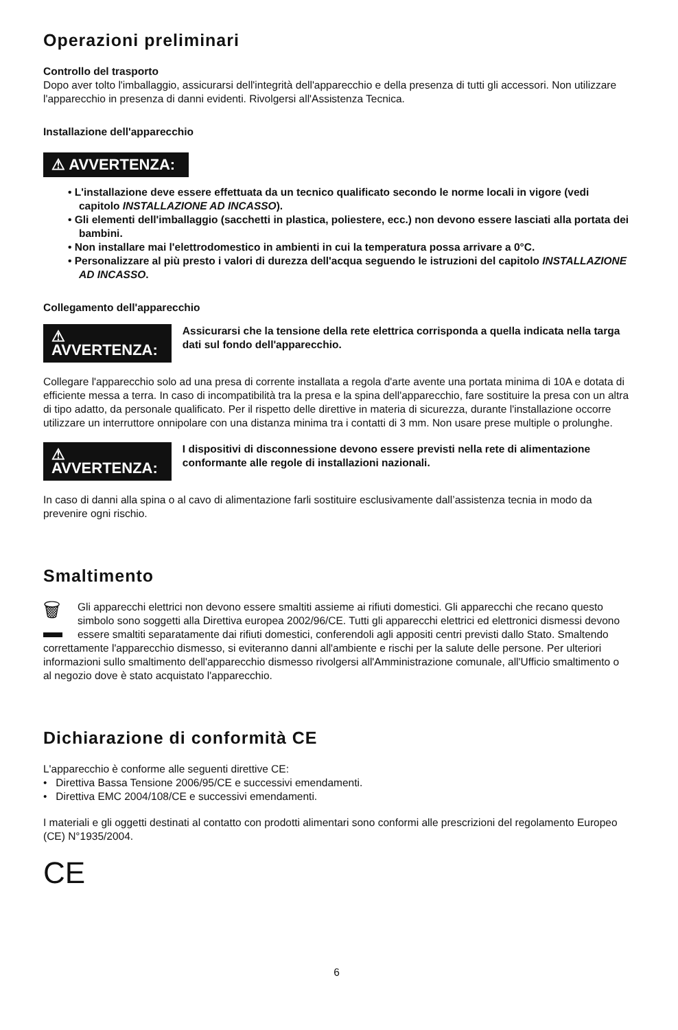Operazioni preliminari
Controllo del trasporto
Dopo aver tolto l'imballaggio, assicurarsi dell'integrità dell'apparecchio e della presenza di tutti gli accessori. Non utilizzare l'apparecchio in presenza di danni evidenti. Rivolgersi all'Assistenza Tecnica.
Installazione dell'apparecchio
⚠ AVVERTENZA:
• L'installazione deve essere effettuata da un tecnico qualificato secondo le norme locali in vigore (vedi capitolo INSTALLAZIONE AD INCASSO).
• Gli elementi dell'imballaggio (sacchetti in plastica, poliestere, ecc.) non devono essere lasciati alla portata dei bambini.
• Non installare mai l'elettrodomestico in ambienti in cui la temperatura possa arrivare a 0°C.
• Personalizzare al più presto i valori di durezza dell'acqua seguendo le istruzioni del capitolo INSTALLAZIONE AD INCASSO.
Collegamento dell'apparecchio
⚠ AVVERTENZA:
Assicurarsi che la tensione della rete elettrica corrisponda a quella indicata nella targa dati sul fondo dell'apparecchio.
Collegare l'apparecchio solo ad una presa di corrente installata a regola d'arte avente una portata minima di 10A e dotata di efficiente messa a terra. In caso di incompatibilità tra la presa e la spina dell'apparecchio, fare sostituire la presa con un altra di tipo adatto, da personale qualificato. Per il rispetto delle direttive in materia di sicurezza, durante l'installazione occorre utilizzare un interruttore onnipolare con una distanza minima tra i contatti di 3 mm. Non usare prese multiple o prolunghe.
⚠ AVVERTENZA:
I dispositivi di disconnessione devono essere previsti nella rete di alimentazione conformante alle regole di installazioni nazionali.
In caso di danni alla spina o al cavo di alimentazione farli sostituire esclusivamente dall’assistenza tecnia in modo da prevenire ogni rischio.
Smaltimento
🗑
Gli apparecchi elettrici non devono essere smaltiti assieme ai rifiuti domestici. Gli apparecchi che recano questo simbolo sono soggetti alla Direttiva europea 2002/96/CE. Tutti gli apparecchi elettrici ed elettronici dismessi devono essere smaltiti separatamente dai rifiuti domestici, conferendoli agli appositi centri previsti dallo Stato. Smaltendo correttamente l'apparecchio dismesso, si eviteranno danni all'ambiente e rischi per la salute delle persone. Per ulteriori informazioni sullo smaltimento dell'apparecchio dismesso rivolgersi all'Amministrazione comunale, all'Ufficio smaltimento o al negozio dove è stato acquistato l'apparecchio.
Dichiarazione di conformità CE
L'apparecchio è conforme alle seguenti direttive CE:
• Direttiva Bassa Tensione 2006/95/CE e successivi emendamenti.
• Direttiva EMC 2004/108/CE e successivi emendamenti.
I materiali e gli oggetti destinati al contatto con prodotti alimentari sono conformi alle prescrizioni del regolamento Europeo (CE) N°1935/2004.
CE
6